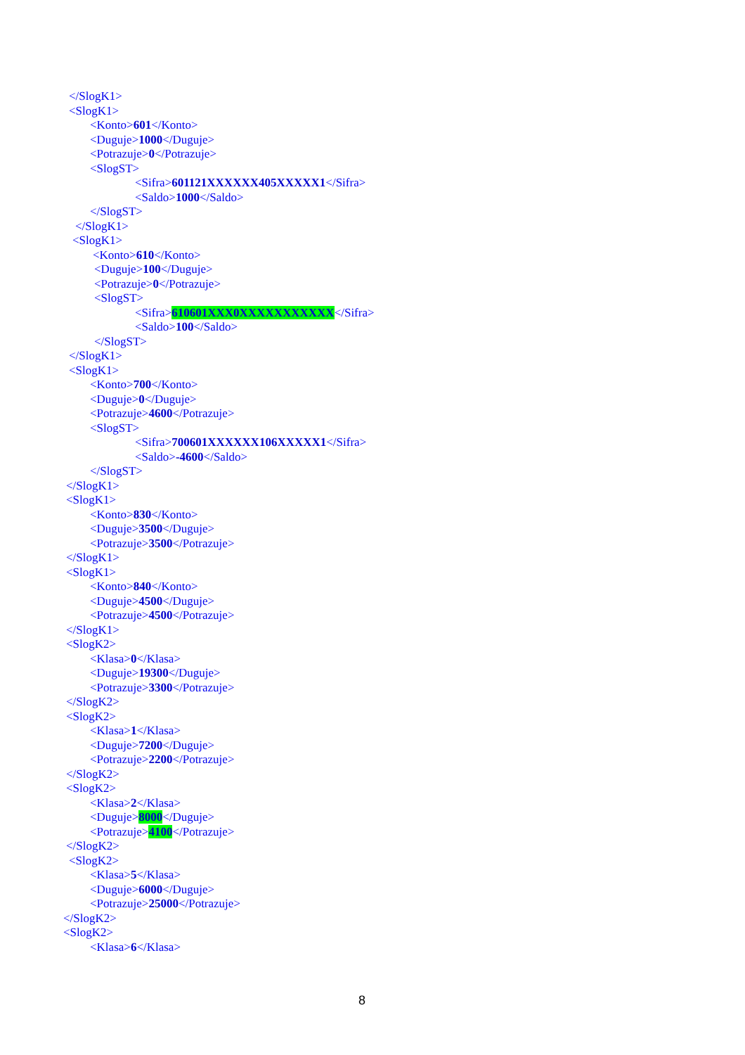</SlogK1>
<SlogK1>
<Konto>601</Konto>
<Duguje>1000</Duguje>
<Potrazuje>0</Potrazuje>
<SlogST>
<Sifra>601121XXXXXX405XXXXX1</Sifra>
<Saldo>1000</Saldo>
</SlogST>
</SlogK1>
<SlogK1>
<Konto>610</Konto>
<Duguje>100</Duguje>
<Potrazuje>0</Potrazuje>
<SlogST>
<Sifra>610601XXX0XXXXXXXXXXX</Sifra>
<Saldo>100</Saldo>
</SlogST>
</SlogK1>
<SlogK1>
<Konto>700</Konto>
<Duguje>0</Duguje>
<Potrazuje>4600</Potrazuje>
<SlogST>
<Sifra>700601XXXXXX106XXXXX1</Sifra>
<Saldo>-4600</Saldo>
</SlogST>
</SlogK1>
<SlogK1>
<Konto>830</Konto>
<Duguje>3500</Duguje>
<Potrazuje>3500</Potrazuje>
</SlogK1>
<SlogK1>
<Konto>840</Konto>
<Duguje>4500</Duguje>
<Potrazuje>4500</Potrazuje>
</SlogK1>
<SlogK2>
<Klasa>0</Klasa>
<Duguje>19300</Duguje>
<Potrazuje>3300</Potrazuje>
</SlogK2>
<SlogK2>
<Klasa>1</Klasa>
<Duguje>7200</Duguje>
<Potrazuje>2200</Potrazuje>
</SlogK2>
<SlogK2>
<Klasa>2</Klasa>
<Duguje>8000</Duguje>
<Potrazuje>4100</Potrazuje>
</SlogK2>
<SlogK2>
<Klasa>5</Klasa>
<Duguje>6000</Duguje>
<Potrazuje>25000</Potrazuje>
</SlogK2>
<SlogK2>
<Klasa>6</Klasa>
8